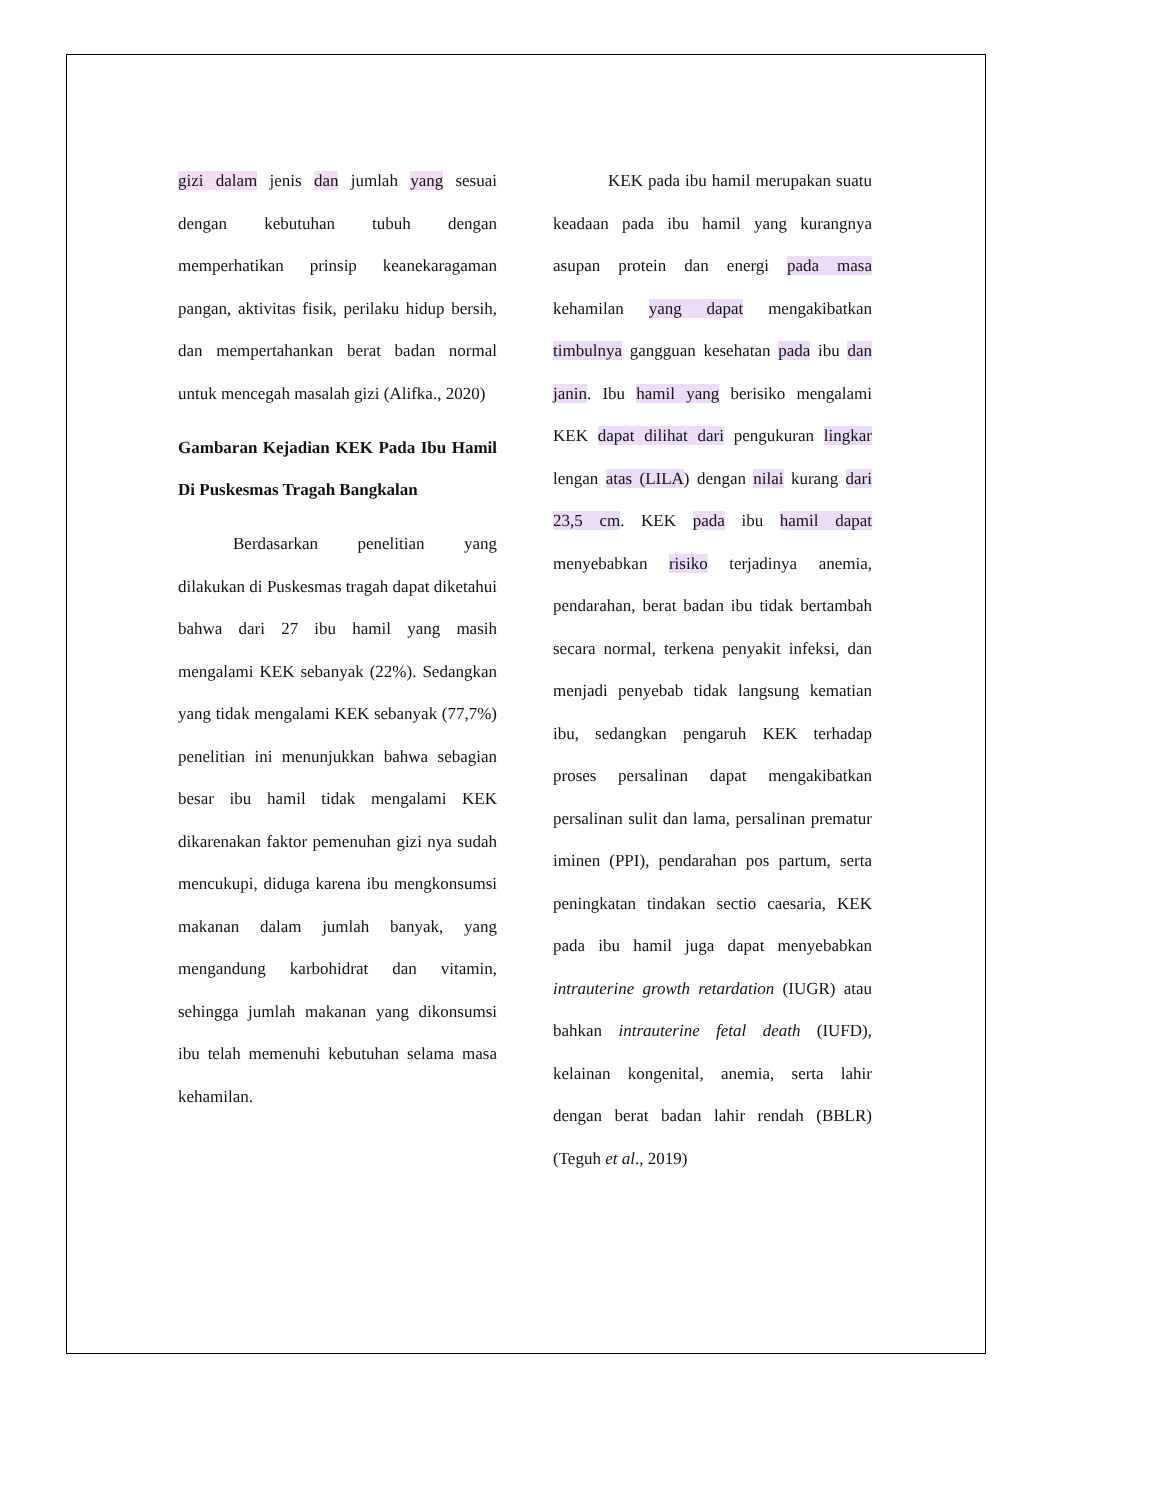gizi dalam jenis dan jumlah yang sesuai dengan kebutuhan tubuh dengan memperhatikan prinsip keanekaragaman pangan, aktivitas fisik, perilaku hidup bersih, dan mempertahankan berat badan normal untuk mencegah masalah gizi (Alifka., 2020)
Gambaran Kejadian KEK Pada Ibu Hamil Di Puskesmas Tragah Bangkalan
Berdasarkan penelitian yang dilakukan di Puskesmas tragah dapat diketahui bahwa dari 27 ibu hamil yang masih mengalami KEK sebanyak (22%). Sedangkan yang tidak mengalami KEK sebanyak (77,7%) penelitian ini menunjukkan bahwa sebagian besar ibu hamil tidak mengalami KEK dikarenakan faktor pemenuhan gizi nya sudah mencukupi, diduga karena ibu mengkonsumsi makanan dalam jumlah banyak, yang mengandung karbohidrat dan vitamin, sehingga jumlah makanan yang dikonsumsi ibu telah memenuhi kebutuhan selama masa kehamilan.
KEK pada ibu hamil merupakan suatu keadaan pada ibu hamil yang kurangnya asupan protein dan energi pada masa kehamilan yang dapat mengakibatkan timbulnya gangguan kesehatan pada ibu dan janin. Ibu hamil yang berisiko mengalami KEK dapat dilihat dari pengukuran lingkar lengan atas (LILA) dengan nilai kurang dari 23,5 cm. KEK pada ibu hamil dapat menyebabkan risiko terjadinya anemia, pendarahan, berat badan ibu tidak bertambah secara normal, terkena penyakit infeksi, dan menjadi penyebab tidak langsung kematian ibu, sedangkan pengaruh KEK terhadap proses persalinan dapat mengakibatkan persalinan sulit dan lama, persalinan prematur iminen (PPI), pendarahan pos partum, serta peningkatan tindakan sectio caesaria, KEK pada ibu hamil juga dapat menyebabkan intrauterine growth retardation (IUGR) atau bahkan intrauterine fetal death (IUFD), kelainan kongenital, anemia, serta lahir dengan berat badan lahir rendah (BBLR) (Teguh et al., 2019)